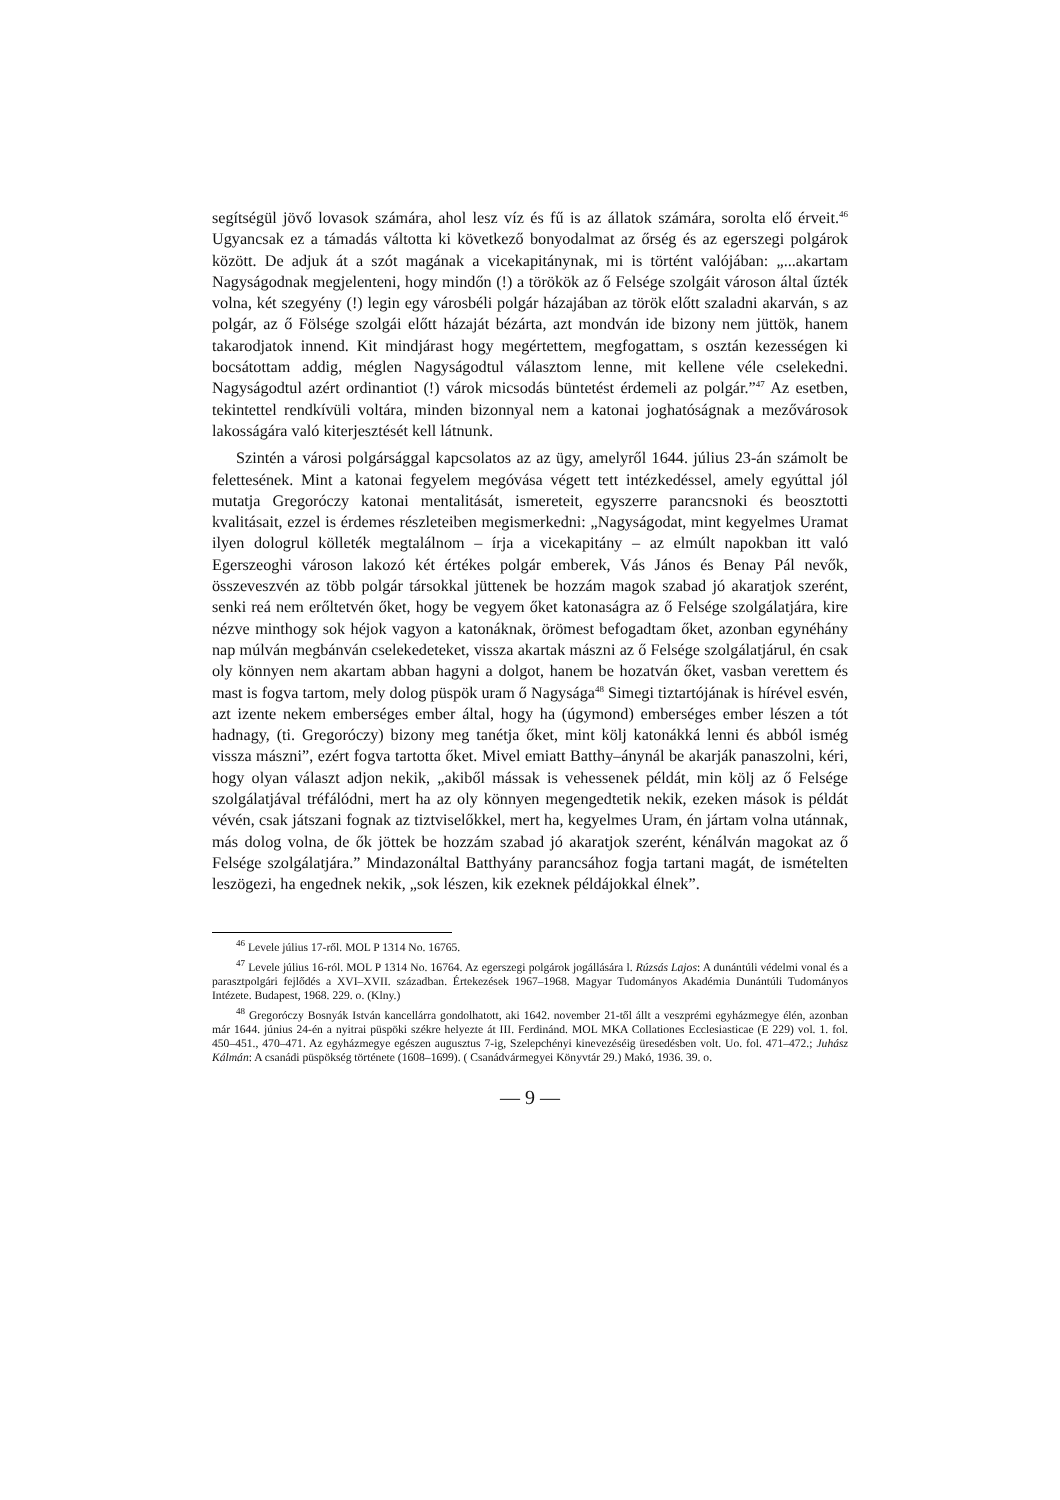segítségül jövő lovasok számára, ahol lesz víz és fű is az állatok számára, sorolta elő érveit.<sup>46</sup> Ugyancsak ez a támadás váltotta ki következő bonyodalmat az őrség és az egerszegi polgárok között. De adjuk át a szót magának a vicekapitánynak, mi is történt valójában: „...akartam Nagyságodnak megjelenteni, hogy mindőn (!) a törökök az ő Felsége szolgáit városon által űzték volna, két szegyény (!) legin egy városbéli polgár házajában az török előtt szaladni akarván, s az polgár, az ő Fölsége szolgái előtt házaját bézárta, azt mondván ide bizony nem jüttök, hanem takarodjatok innend. Kit mindjárast hogy megértettem, megfogattam, s osztán kezességen ki bocsátottam addig, méglen Nagyságodtul választom lenne, mit kellene véle cselekedni. Nagyságodtul azért ordinantiot (!) várok micsodás büntetést érdemeli az polgár.”<sup>47</sup> Az esetben, tekintettel rendkívüli voltára, minden bizonnyal nem a katonai joghatóságnak a mezővárosok lakosságára való kiterjesztését kell látnunk.
Szintén a városi polgársággal kapcsolatos az az ügy, amelyről 1644. július 23-án számolt be felettesének. Mint a katonai fegyelem megóvása végett tett intézkedéssel, amely egyúttal jól mutatja Gregoróczy katonai mentalitását, ismereteit, egyszerre parancsnoki és beosztotti kvalitásait, ezzel is érdemes részleteiben megismerkedni: „Nagyságodat, mint kegyelmes Uramat ilyen dologrul kölleték megtalálnom – írja a vicekapitány – az elmúlt napokban itt való Egerszeoghi városon lakozó két értékes polgár emberek, Vás János és Benay Pál nevők, összeveszvén az több polgár társokkal jüttenek be hozzám magok szabad jó akaratjok szerént, senki reá nem erőltetvén őket, hogy be vegyem őket katonaságra az ő Felsége szolgálatjára, kire nézve minthogy sok héjok vagyon a katonáknak, örömest befogadtam őket, azonban egynéhány nap múlván megbánván cselekedeteket, vissza akartak mászni az ő Felsége szolgálatjárul, én csak oly könnyen nem akartam abban hagyni a dolgot, hanem be hozatván őket, vasban verettem és mast is fogva tartom, mely dolog püspök uram ő Nagysága<sup>48</sup> Simegi tiztartójának is hírével esvén, azt izente nekem emberséges ember által, hogy ha (úgymond) emberséges ember lészen a tót hadnagy, (ti. Gregoróczy) bizony meg tanétja őket, mint kölj katonákká lenni és abból ismég vissza mászni”, ezért fogva tartotta őket. Mivel emiatt Batthy–ánynál be akarják panaszolni, kéri, hogy olyan választ adjon nekik, „akiből mássak is vehessenek példát, min kölj az ő Felsége szolgálatjával tréfálódni, mert ha az oly könnyen megengedtetik nekik, ezeken mások is példát vévén, csak játszani fognak az tiztviselőkkel, mert ha, kegyelmes Uram, én jártam volna utánnak, más dolog volna, de ők jöttek be hozzám szabad jó akaratjok szerént, kénálván magokat az ő Felsége szolgálatjára.” Mindazonáltal Batthyány parancsához fogja tartani magát, de ismételten leszögezi, ha engednek nekik, „sok lészen, kik ezeknek példájokkal élnek”.
<sup>46</sup> Levele július 17-ről. MOL P 1314 No. 16765.
<sup>47</sup> Levele július 16-ról. MOL P 1314 No. 16764. Az egerszegi polgárok jogállására l. Rúzsás Lajos: A dunántúli védelmi vonal és a parasztpolgári fejlődés a XVI–XVII. században. Értekezések 1967–1968. Magyar Tudományos Akadémia Dunántúli Tudományos Intézete. Budapest, 1968. 229. o. (Klny.)
<sup>48</sup> Gregoróczy Bosnyák István kancellárra gondolhatott, aki 1642. november 21-től állt a veszprémi egyházmegye élén, azonban már 1644. június 24-én a nyitrai püspöki székre helyezte át III. Ferdinánd. MOL MKA Collationes Ecclesiasticae (E 229) vol. 1. fol. 450–451., 470–471. Az egyházmegye egészen augusztus 7-ig, Szelepchényi kinevezéséig üresedésben volt. Uo. fol. 471–472.; Juhász Kálmán: A csanádi püspökség története (1608–1699). ( Csanádvármegyei Könyvtár 29.) Makó, 1936. 39. o.
— 9 —